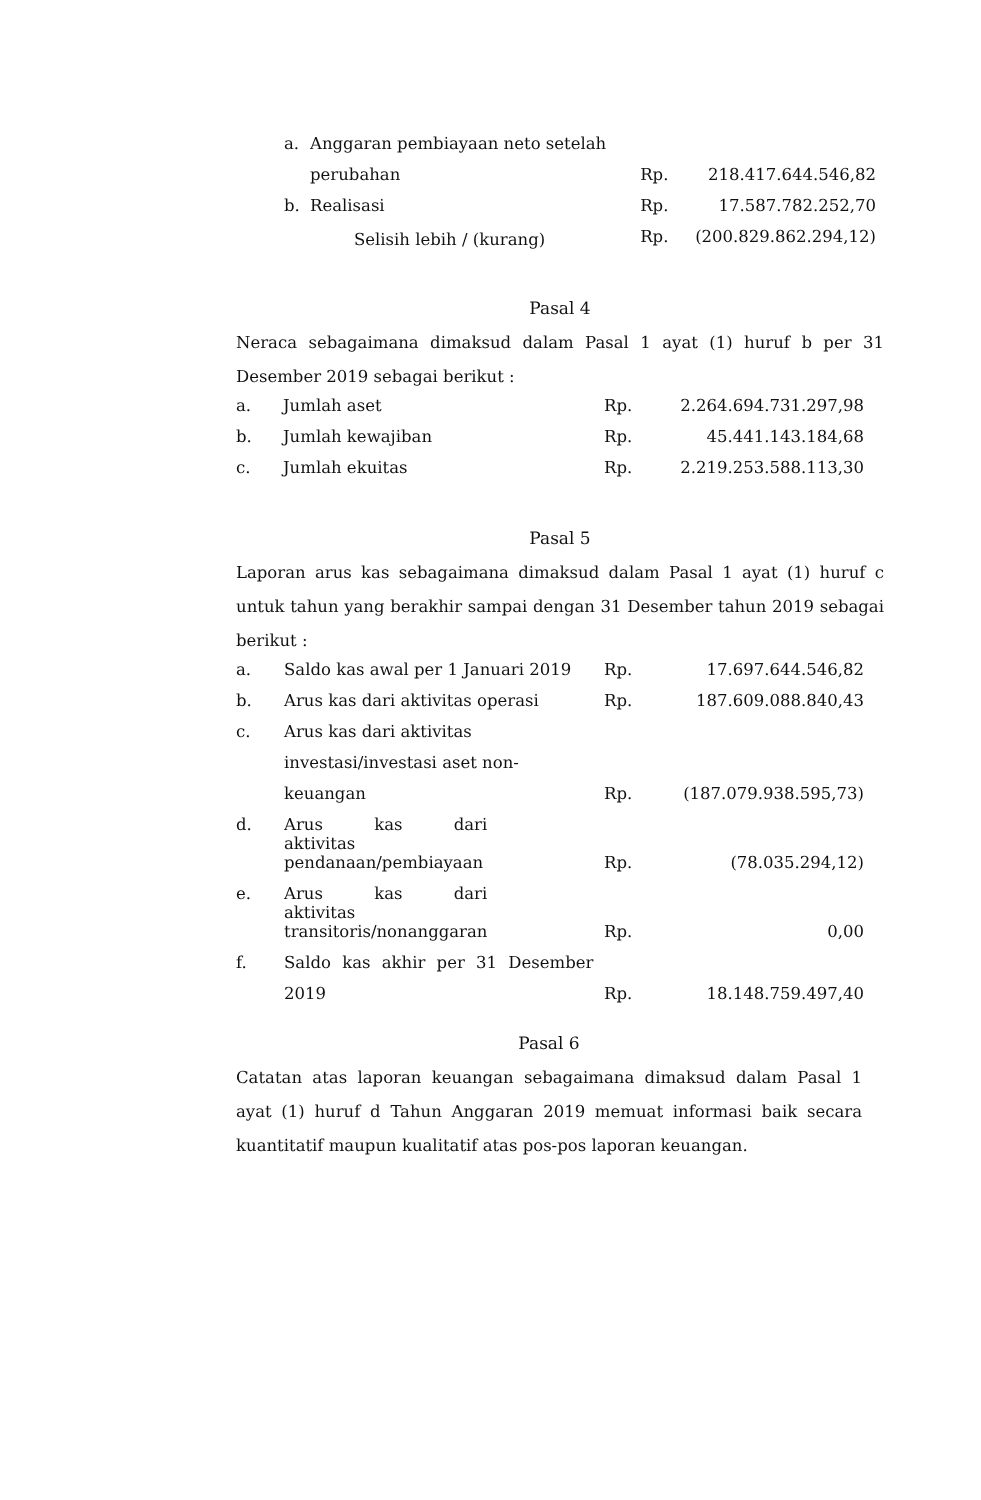| a. | Anggaran pembiayaan neto setelah | | |
| | perubahan | Rp. | 218.417.644.546,82 |
| b. | Realisasi | Rp. | 17.587.782.252,70 |
| | Selisih lebih / (kurang) | Rp. | (200.829.862.294,12) |
Pasal 4
Neraca sebagaimana dimaksud dalam Pasal 1 ayat (1) huruf b per 31 Desember 2019 sebagai berikut :
| a. | Jumlah aset | Rp. | 2.264.694.731.297,98 |
| b. | Jumlah kewajiban | Rp. | 45.441.143.184,68 |
| c. | Jumlah ekuitas | Rp. | 2.219.253.588.113,30 |
Pasal 5
Laporan arus kas sebagaimana dimaksud dalam Pasal 1 ayat (1) huruf c untuk tahun yang berakhir sampai dengan 31 Desember tahun 2019 sebagai berikut :
| a. | Saldo kas awal per 1 Januari 2019 | Rp. | 17.697.644.546,82 |
| b. | Arus kas dari aktivitas operasi | Rp. | 187.609.088.840,43 |
| c. | Arus kas dari aktivitas | | |
| | investasi/investasi aset non- | | |
| | keuangan | Rp. | (187.079.938.595,73) |
| d. | Arus kas dari aktivitas | | |
| | pendanaan/pembiayaan | Rp. | (78.035.294,12) |
| e. | Arus kas dari aktivitas | | |
| | transitoris/nonanggaran | Rp. | 0,00 |
| f. | Saldo kas akhir per 31 Desember | | |
| | 2019 | Rp. | 18.148.759.497,40 |
Pasal 6
Catatan atas laporan keuangan sebagaimana dimaksud dalam Pasal 1 ayat (1) huruf d Tahun Anggaran 2019 memuat informasi baik secara kuantitatif maupun kualitatif atas pos-pos laporan keuangan.